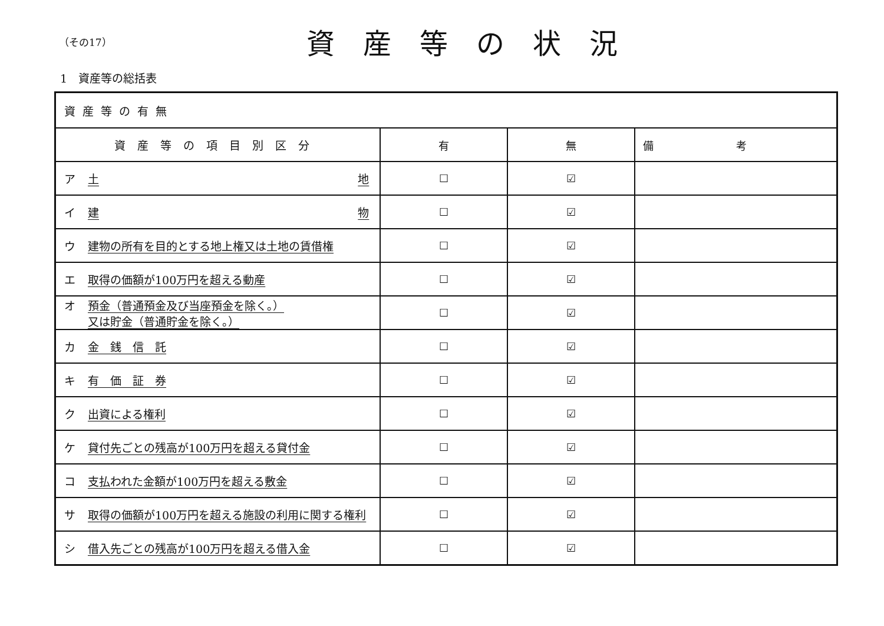（その17）
資産等の状況
1　資産等の総括表
| 資産等の有無 | | | |
| 資産等の項目別区分 | 有 | 無 | 備考 |
| ア 土 地 | ☐ | ☑ | |
| イ 建 物 | ☐ | ☑ | |
| ウ 建物の所有を目的とする地上権又は土地の賃借権 | ☐ | ☑ | |
| エ 取得の価額が100万円を超える動産 | ☐ | ☑ | |
| オ 預金（普通預金及び当座預金を除く。） 又は貯金（普通貯金を除く。） | ☐ | ☑ | |
| カ 金 銭 信 託 | ☐ | ☑ | |
| キ 有 価 証 券 | ☐ | ☑ | |
| ク 出資による権利 | ☐ | ☑ | |
| ケ 貸付先ごとの残高が100万円を超える貸付金 | ☐ | ☑ | |
| コ 支払われた金額が100万円を超える敷金 | ☐ | ☑ | |
| サ 取得の価額が100万円を超える施設の利用に関する権利 | ☐ | ☑ | |
| シ 借入先ごとの残高が100万円を超える借入金 | ☐ | ☑ | |